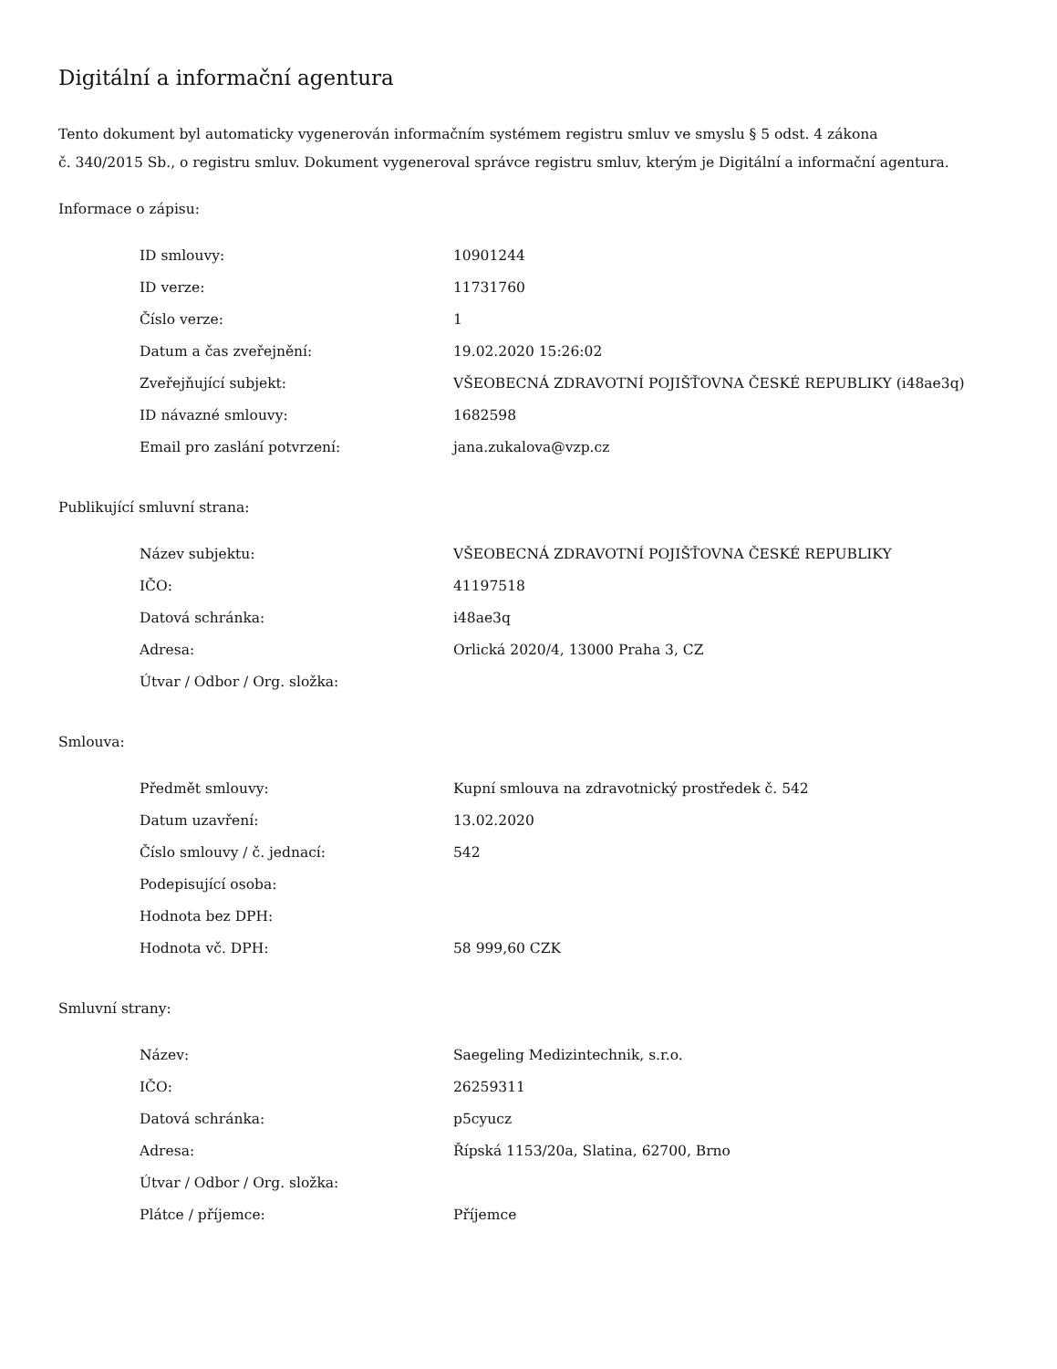Digitální a informační agentura
Tento dokument byl automaticky vygenerován informačním systémem registru smluv ve smyslu § 5 odst. 4 zákona
č. 340/2015 Sb., o registru smluv. Dokument vygeneroval správce registru smluv, kterým je Digitální a informační agentura.
Informace o zápisu:
| ID smlouvy: | 10901244 |
| ID verze: | 11731760 |
| Číslo verze: | 1 |
| Datum a čas zveřejnění: | 19.02.2020 15:26:02 |
| Zveřejňující subjekt: | VŠEOBECNÁ ZDRAVOTNÍ POJIŠŤOVNA ČESKÉ REPUBLIKY (i48ae3q) |
| ID návazné smlouvy: | 1682598 |
| Email pro zaslání potvrzení: | jana.zukalova@vzp.cz |
Publikující smluvní strana:
| Název subjektu: | VŠEOBECNÁ ZDRAVOTNÍ POJIŠŤOVNA ČESKÉ REPUBLIKY |
| IČO: | 41197518 |
| Datová schránka: | i48ae3q |
| Adresa: | Orlická 2020/4, 13000 Praha 3, CZ |
| Útvar / Odbor / Org. složka: | |
Smlouva:
| Předmět smlouvy: | Kupní smlouva na zdravotnický prostředek č. 542 |
| Datum uzavření: | 13.02.2020 |
| Číslo smlouvy / č. jednací: | 542 |
| Podepisující osoba: | |
| Hodnota bez DPH: | |
| Hodnota vč. DPH: | 58 999,60 CZK |
Smluvní strany:
| Název: | Saegeling Medizintechnik, s.r.o. |
| IČO: | 26259311 |
| Datová schránka: | p5cyucz |
| Adresa: | Řípská 1153/20a, Slatina, 62700, Brno |
| Útvar / Odbor / Org. složka: | |
| Plátce / příjemce: | Příjemce |